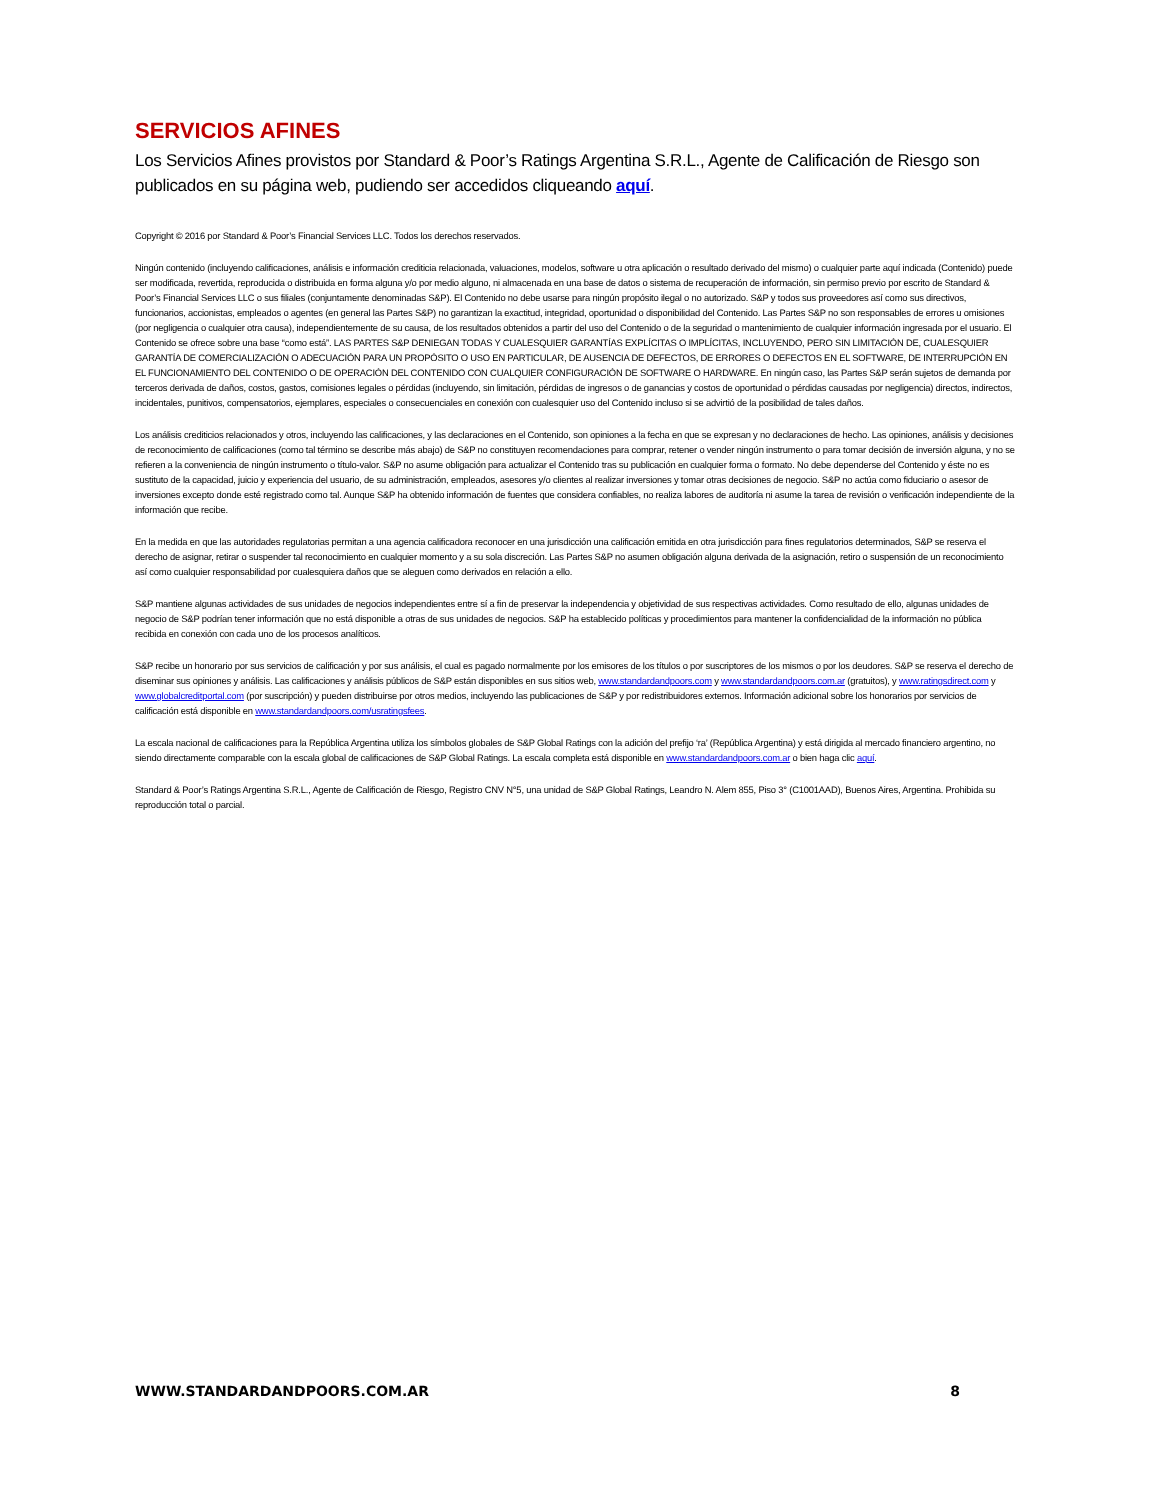SERVICIOS AFINES
Los Servicios Afines provistos por Standard & Poor’s Ratings Argentina S.R.L., Agente de Calificación de Riesgo son publicados en su página web, pudiendo ser accedidos cliqueando aquí.
Copyright © 2016 por Standard & Poor’s Financial Services LLC. Todos los derechos reservados.
Ningún contenido (incluyendo calificaciones, análisis e información crediticia relacionada, valuaciones, modelos, software u otra aplicación o resultado derivado del mismo) o cualquier parte aquí indicada (Contenido) puede ser modificada, revertida, reproducida o distribuida en forma alguna y/o por medio alguno, ni almacenada en una base de datos o sistema de recuperación de información, sin permiso previo por escrito de Standard & Poor’s Financial Services LLC o sus filiales (conjuntamente denominadas S&P). El Contenido no debe usarse para ningún propósito ilegal o no autorizado. S&P y todos sus proveedores así como sus directivos, funcionarios, accionistas, empleados o agentes (en general las Partes S&P) no garantizan la exactitud, integridad, oportunidad o disponibilidad del Contenido. Las Partes S&P no son responsables de errores u omisiones (por negligencia o cualquier otra causa), independientemente de su causa, de los resultados obtenidos a partir del uso del Contenido o de la seguridad o mantenimiento de cualquier información ingresada por el usuario. El Contenido se ofrece sobre una base “como está”. LAS PARTES S&P DENIEGAN TODAS Y CUALESQUIER GARANTÍAS EXPLÍCITAS O IMPLÍCITAS, INCLUYENDO, PERO SIN LIMITACIÓN DE, CUALESQUIER GARANTÍA DE COMERCIALIZACIÓN O ADECUACIÓN PARA UN PROPÓSITO O USO EN PARTICULAR, DE AUSENCIA DE DEFECTOS, DE ERRORES O DEFECTOS EN EL SOFTWARE, DE INTERRUPCIÓN EN EL FUNCIONAMIENTO DEL CONTENIDO O DE OPERACIÓN DEL CONTENIDO CON CUALQUIER CONFIGURACIÓN DE SOFTWARE O HARDWARE. En ningún caso, las Partes S&P serán sujetos de demanda por terceros derivada de daños, costos, gastos, comisiones legales o pérdidas (incluyendo, sin limitación, pérdidas de ingresos o de ganancias y costos de oportunidad o pérdidas causadas por negligencia) directos, indirectos, incidentales, punitivos, compensatorios, ejemplares, especiales o consecuenciales en conexión con cualesquier uso del Contenido incluso si se advirtió de la posibilidad de tales daños.
Los análisis crediticios relacionados y otros, incluyendo las calificaciones, y las declaraciones en el Contenido, son opiniones a la fecha en que se expresan y no declaraciones de hecho. Las opiniones, análisis y decisiones de reconocimiento de calificaciones (como tal término se describe más abajo) de S&P no constituyen recomendaciones para comprar, retener o vender ningún instrumento o para tomar decisión de inversión alguna, y no se refieren a la conveniencia de ningún instrumento o título-valor. S&P no asume obligación para actualizar el Contenido tras su publicación en cualquier forma o formato. No debe dependerse del Contenido y éste no es sustituto de la capacidad, juicio y experiencia del usuario, de su administración, empleados, asesores y/o clientes al realizar inversiones y tomar otras decisiones de negocio. S&P no actúa como fiduciario o asesor de inversiones excepto donde esté registrado como tal. Aunque S&P ha obtenido información de fuentes que considera confiables, no realiza labores de auditoría ni asume la tarea de revisión o verificación independiente de la información que recibe.
En la medida en que las autoridades regulatorias permitan a una agencia calificadora reconocer en una jurisdicción una calificación emitida en otra jurisdicción para fines regulatorios determinados, S&P se reserva el derecho de asignar, retirar o suspender tal reconocimiento en cualquier momento y a su sola discreción. Las Partes S&P no asumen obligación alguna derivada de la asignación, retiro o suspensión de un reconocimiento así como cualquier responsabilidad por cualesquiera daños que se aleguen como derivados en relación a ello.
S&P mantiene algunas actividades de sus unidades de negocios independientes entre sí a fin de preservar la independencia y objetividad de sus respectivas actividades. Como resultado de ello, algunas unidades de negocio de S&P podrían tener información que no está disponible a otras de sus unidades de negocios. S&P ha establecido políticas y procedimientos para mantener la confidencialidad de la información no pública recibida en conexión con cada uno de los procesos analíticos.
S&P recibe un honorario por sus servicios de calificación y por sus análisis, el cual es pagado normalmente por los emisores de los títulos o por suscriptores de los mismos o por los deudores. S&P se reserva el derecho de diseminar sus opiniones y análisis. Las calificaciones y análisis públicos de S&P están disponibles en sus sitios web, www.standardandpoors.com y www.standardandpoors.com.ar (gratuitos), y www.ratingsdirect.com y www.globalcreditportal.com (por suscripción) y pueden distribuirse por otros medios, incluyendo las publicaciones de S&P y por redistribuidores externos. Información adicional sobre los honorarios por servicios de calificación está disponible en www.standardandpoors.com/usratingsfees.
La escala nacional de calificaciones para la República Argentina utiliza los símbolos globales de S&P Global Ratings con la adición del prefijo ‘ra’ (República Argentina) y está dirigida al mercado financiero argentino, no siendo directamente comparable con la escala global de calificaciones de S&P Global Ratings. La escala completa está disponible en www.standardandpoors.com.ar o bien haga clic aquí.
Standard & Poor’s Ratings Argentina S.R.L., Agente de Calificación de Riesgo, Registro CNV N°5, una unidad de S&P Global Ratings, Leandro N. Alem 855, Piso 3° (C1001AAD), Buenos Aires, Argentina. Prohibida su reproducción total o parcial.
WWW.STANDARDANDPOORS.COM.AR 8